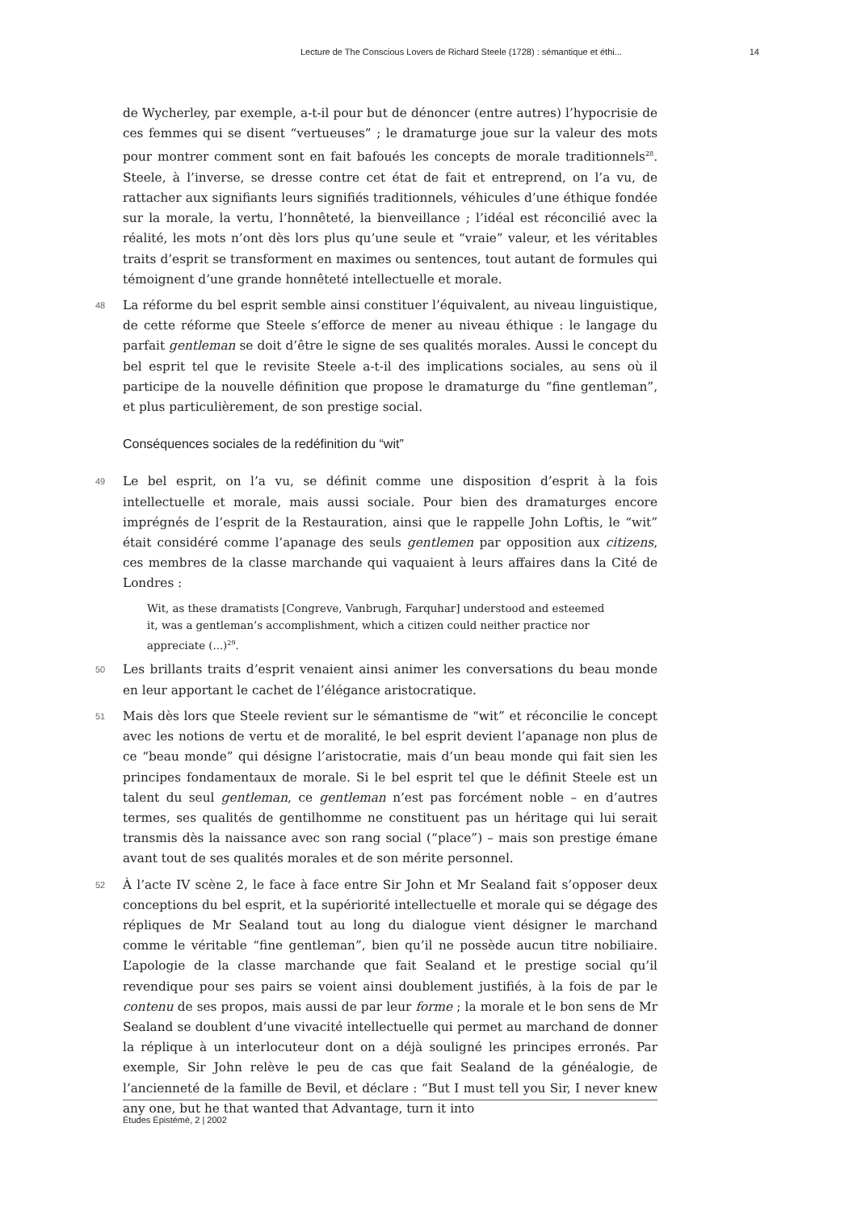Lecture de The Conscious Lovers de Richard Steele (1728) : sémantique et éthi... 14
de Wycherley, par exemple, a-t-il pour but de dénoncer (entre autres) l’hypocrisie de ces femmes qui se disent “vertueuses” ; le dramaturge joue sur la valeur des mots pour montrer comment sont en fait bafoués les concepts de morale traditionnels<sup>28</sup>. Steele, à l’inverse, se dresse contre cet état de fait et entreprend, on l’a vu, de rattacher aux signifiants leurs signifiés traditionnels, véhicules d’une éthique fondée sur la morale, la vertu, l’honnêteté, la bienveillance ; l’idéal est réconcilié avec la réalité, les mots n’ont dès lors plus qu’une seule et “vraie” valeur, et les véritables traits d’esprit se transforment en maximes ou sentences, tout autant de formules qui témoignent d’une grande honnêteté intellectuelle et morale.
48 La réforme du bel esprit semble ainsi constituer l’équivalent, au niveau linguistique, de cette réforme que Steele s’efforce de mener au niveau éthique : le langage du parfait gentleman se doit d’être le signe de ses qualités morales. Aussi le concept du bel esprit tel que le revisite Steele a-t-il des implications sociales, au sens où il participe de la nouvelle définition que propose le dramaturge du “fine gentleman”, et plus particulièrement, de son prestige social.
Conséquences sociales de la redéfinition du “wit”
49 Le bel esprit, on l’a vu, se définit comme une disposition d’esprit à la fois intellectuelle et morale, mais aussi sociale. Pour bien des dramaturges encore imprégnés de l’esprit de la Restauration, ainsi que le rappelle John Loftis, le “wit” était considéré comme l’apanage des seuls gentlemen par opposition aux citizens, ces membres de la classe marchande qui vaquaient à leurs affaires dans la Cité de Londres :
Wit, as these dramatists [Congreve, Vanbrugh, Farquhar] understood and esteemed it, was a gentleman’s accomplishment, which a citizen could neither practice nor appreciate (...)<sup>29</sup>.
50 Les brillants traits d’esprit venaient ainsi animer les conversations du beau monde en leur apportant le cachet de l’élégance aristocratique.
51 Mais dès lors que Steele revient sur le sémantisme de “wit” et réconcilie le concept avec les notions de vertu et de moralité, le bel esprit devient l’apanage non plus de ce “beau monde” qui désigne l’aristocratie, mais d’un beau monde qui fait sien les principes fondamentaux de morale. Si le bel esprit tel que le définit Steele est un talent du seul gentleman, ce gentleman n’est pas forcément noble – en d’autres termes, ses qualités de gentilhomme ne constituent pas un héritage qui lui serait transmis dès la naissance avec son rang social (“place”) – mais son prestige émane avant tout de ses qualités morales et de son mérite personnel.
52 À l’acte IV scène 2, le face à face entre Sir John et Mr Sealand fait s’opposer deux conceptions du bel esprit, et la supériorité intellectuelle et morale qui se dégage des répliques de Mr Sealand tout au long du dialogue vient désigner le marchand comme le véritable “fine gentleman”, bien qu’il ne possède aucun titre nobiliaire. L’apologie de la classe marchande que fait Sealand et le prestige social qu’il revendique pour ses pairs se voient ainsi doublement justifiés, à la fois de par le contenu de ses propos, mais aussi de par leur forme ; la morale et le bon sens de Mr Sealand se doublent d’une vivacité intellectuelle qui permet au marchand de donner la réplique à un interlocuteur dont on a déjà souligné les principes erronés. Par exemple, Sir John relève le peu de cas que fait Sealand de la généalogie, de l’ancienneté de la famille de Bevil, et déclare : “But I must tell you Sir, I never knew any one, but he that wanted that Advantage, turn it into
Études Épistémè, 2 | 2002